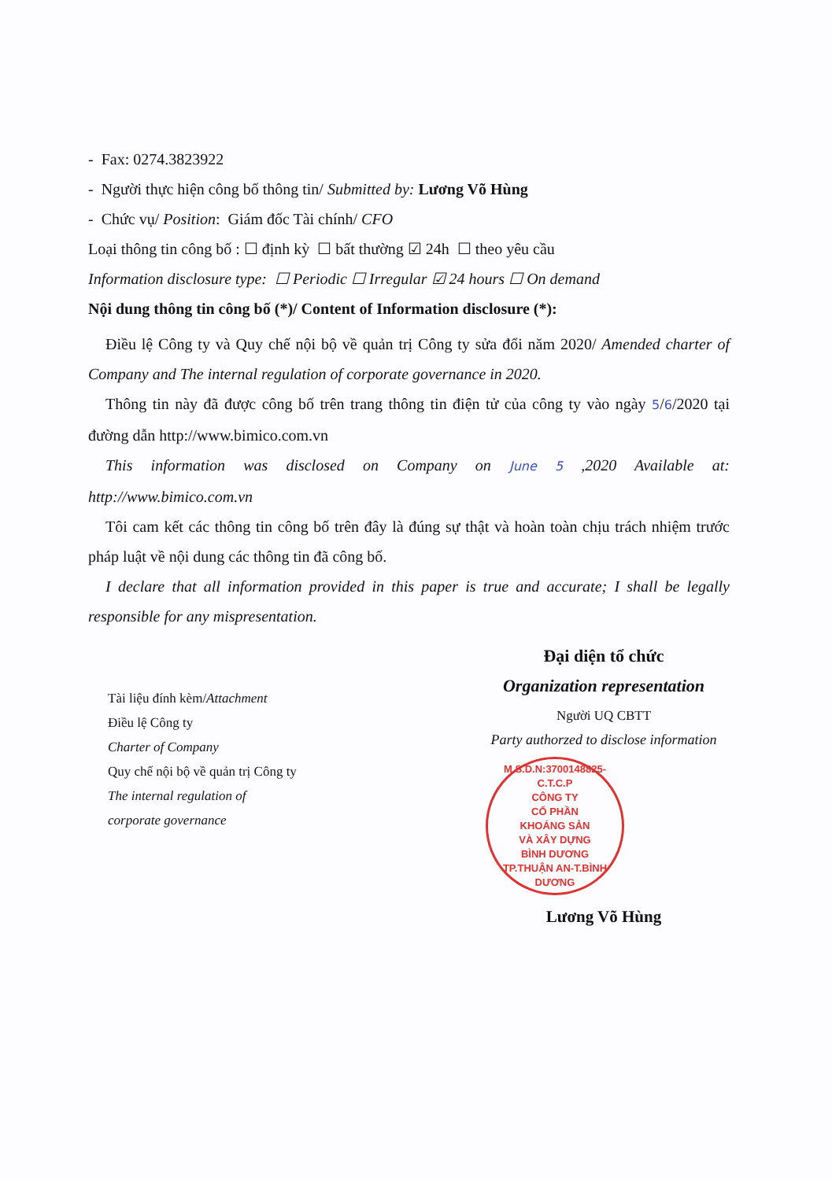- Fax: 0274.3823922
- Người thực hiện công bố thông tin/ Submitted by: Lương Võ Hùng
- Chức vụ/ Position: Giám đốc Tài chính/ CFO
Loại thông tin công bố : ☐ định kỳ ☐ bất thường ☑ 24h ☐ theo yêu cầu
Information disclosure type: ☐ Periodic ☐ Irregular ☑ 24 hours ☐ On demand
Nội dung thông tin công bố (*)/ Content of Information disclosure (*):
Điều lệ Công ty và Quy chế nội bộ về quản trị Công ty sửa đổi năm 2020/ Amended charter of Company and The internal regulation of corporate governance in 2020.
Thông tin này đã được công bố trên trang thông tin điện tử của công ty vào ngày 5/6/2020 tại đường dẫn http://www.bimico.com.vn
This information was disclosed on Company on June 5 ,2020 Available at: http://www.bimico.com.vn
Tôi cam kết các thông tin công bố trên đây là đúng sự thật và hoàn toàn chịu trách nhiệm trước pháp luật về nội dung các thông tin đã công bố.
I declare that all information provided in this paper is true and accurate; I shall be legally responsible for any mispresentation.
Tài liệu đính kèm/Attachment
Điều lệ Công ty
Charter of Company
Quy chế nội bộ về quản trị Công ty
The internal regulation of
corporate governance
Đại diện tổ chức
Organization representation
Người UQ CBTT
Party authorzed to disclose information
M.S.D.N:3700148825-C.T.C.P
CÔNG TY
CỔ PHẦN
KHOÁNG SẢN
VÀ XÂY DỰNG
BÌNH DƯƠNG
TP.THUẬN AN-T.BÌNH DƯƠNG
Lương Võ Hùng